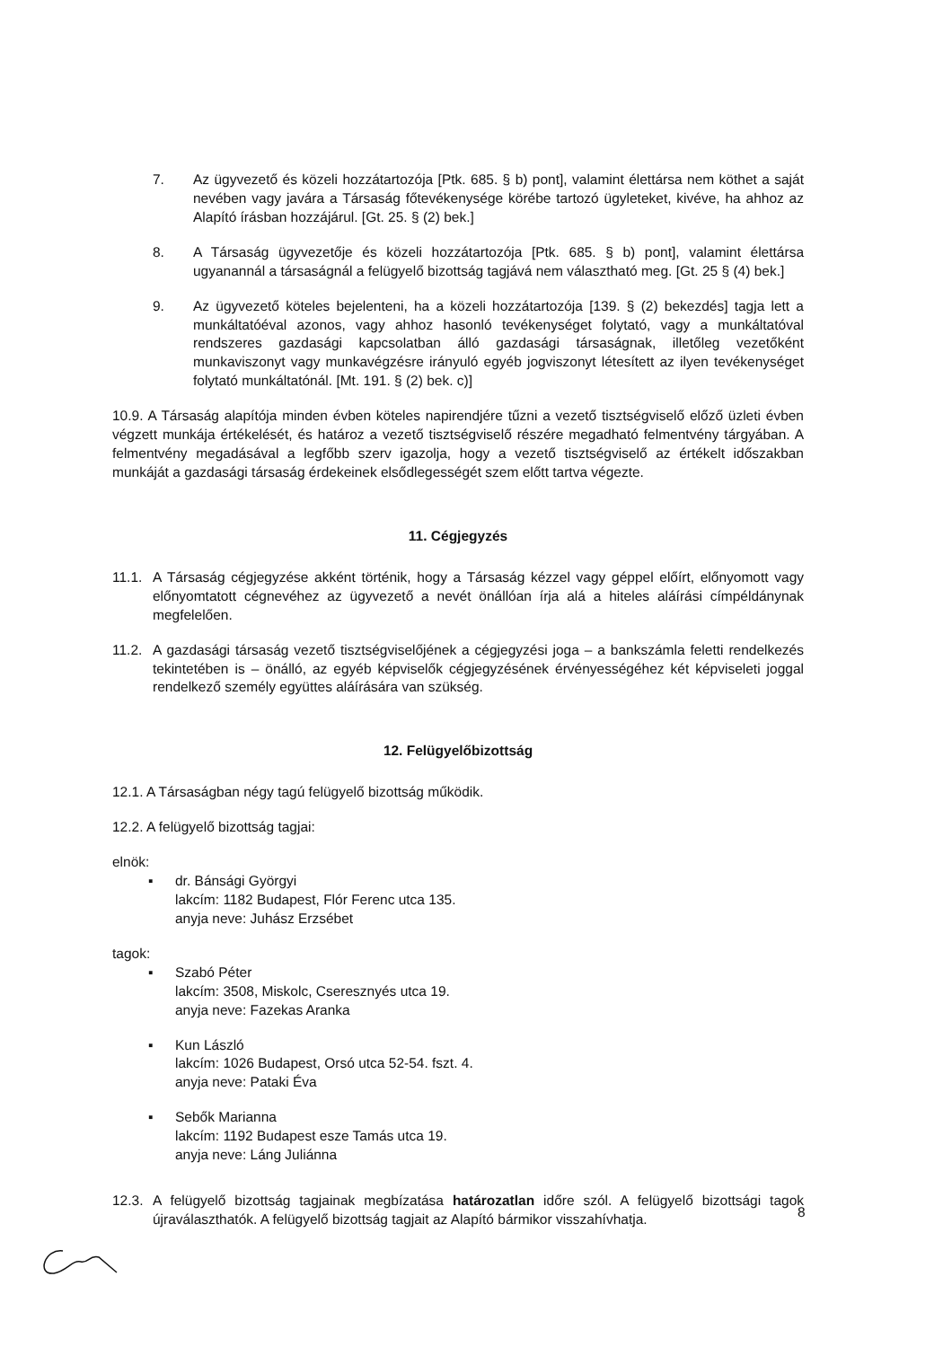7. Az ügyvezető és közeli hozzátartozója [Ptk. 685. § b) pont], valamint élettársa nem köthet a saját nevében vagy javára a Társaság főtevékenysége körébe tartozó ügyleteket, kivéve, ha ahhoz az Alapító írásban hozzájárul. [Gt. 25. § (2) bek.]
8. A Társaság ügyvezetője és közeli hozzátartozója [Ptk. 685. § b) pont], valamint élettársa ugyanannál a társaságnál a felügyelő bizottság tagjává nem választható meg. [Gt. 25 § (4) bek.]
9. Az ügyvezető köteles bejelenteni, ha a közeli hozzátartozója [139. § (2) bekezdés] tagja lett a munkáltatóéval azonos, vagy ahhoz hasonló tevékenységet folytató, vagy a munkáltatóval rendszeres gazdasági kapcsolatban álló gazdasági társaságnak, illetőleg vezetőként munkaviszonyt vagy munkavégzésre irányuló egyéb jogviszonyt létesített az ilyen tevékenységet folytató munkáltatónál. [Mt. 191. § (2) bek. c)]
10.9. A Társaság alapítója minden évben köteles napirendjére tűzni a vezető tisztségviselő előző üzleti évben végzett munkája értékelését, és határoz a vezető tisztségviselő részére megadható felmentvény tárgyában. A felmentvény megadásával a legfőbb szerv igazolja, hogy a vezető tisztségviselő az értékelt időszakban munkáját a gazdasági társaság érdekeinek elsődlegességét szem előtt tartva végezte.
11. Cégjegyzés
11.1. A Társaság cégjegyzése akként történik, hogy a Társaság kézzel vagy géppel előírt, előnyomott vagy előnyomtatott cégnevéhez az ügyvezető a nevét önállóan írja alá a hiteles aláírási címpéldánynak megfelelően.
11.2. A gazdasági társaság vezető tisztségviselőjének a cégjegyzési joga – a bankszámla feletti rendelkezés tekintetében is – önálló, az egyéb képviselők cégjegyzésének érvényességéhez két képviseleti joggal rendelkező személy együttes aláírására van szükség.
12. Felügyelőbizottság
12.1. A Társaságban négy tagú felügyelő bizottság működik.
12.2. A felügyelő bizottság tagjai:
elnök:
▪ dr. Bánsági Györgyi
lakcím: 1182 Budapest, Flór Ferenc utca 135.
anyja neve: Juhász Erzsébet
tagok:
▪ Szabó Péter
lakcím: 3508, Miskolc, Cseresznyés utca 19.
anyja neve: Fazekas Aranka
▪ Kun László
lakcím: 1026 Budapest, Orsó utca 52-54. fszt. 4.
anyja neve: Pataki Éva
▪ Sebők Marianna
lakcím: 1192 Budapest esze Tamás utca 19.
anyja neve: Láng Juliánna
12.3. A felügyelő bizottság tagjainak megbízatása határozatlan időre szól. A felügyelő bizottsági tagok újraválaszthatók. A felügyelő bizottság tagjait az Alapító bármikor visszahívhatja.
8